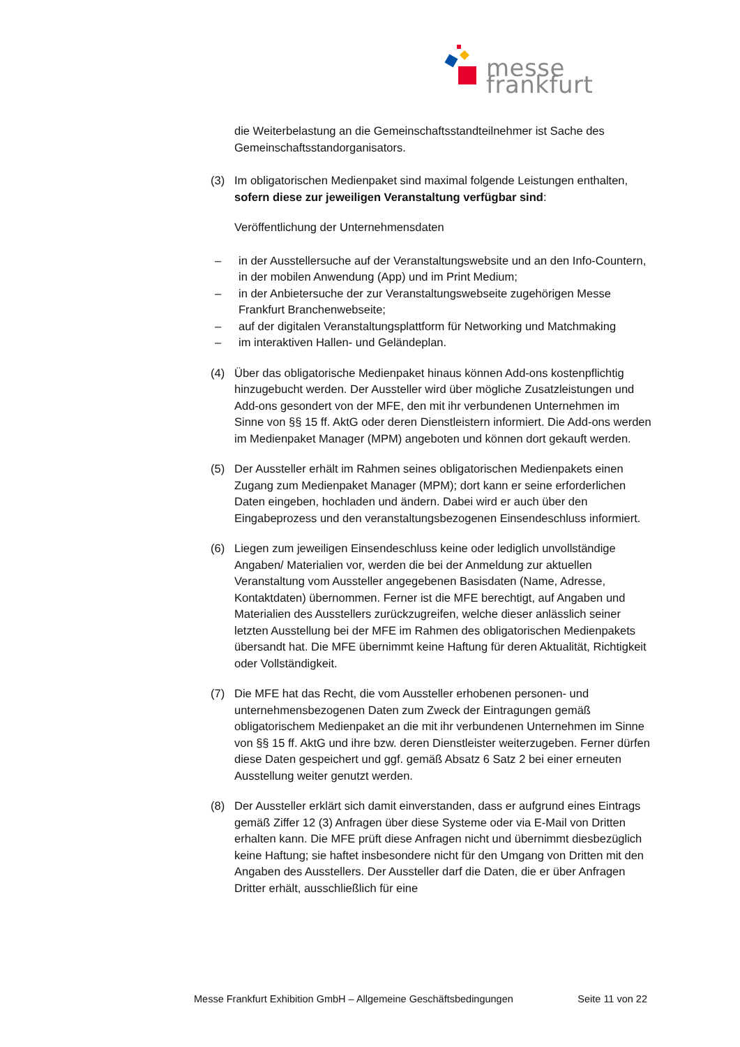messe frankfurt
die Weiterbelastung an die Gemeinschaftsstandteilnehmer ist Sache des Gemeinschaftsstandorganisators.
(3) Im obligatorischen Medienpaket sind maximal folgende Leistungen enthalten, sofern diese zur jeweiligen Veranstaltung verfügbar sind:
Veröffentlichung der Unternehmensdaten
– in der Ausstellersuche auf der Veranstaltungswebsite und an den Info-Countern, in der mobilen Anwendung (App) und im Print Medium;
– in der Anbietersuche der zur Veranstaltungswebseite zugehörigen Messe Frankfurt Branchenwebseite;
– auf der digitalen Veranstaltungsplattform für Networking und Matchmaking
– im interaktiven Hallen- und Geländeplan.
(4) Über das obligatorische Medienpaket hinaus können Add-ons kostenpflichtig hinzugebucht werden. Der Aussteller wird über mögliche Zusatzleistungen und Add-ons gesondert von der MFE, den mit ihr verbundenen Unternehmen im Sinne von §§ 15 ff. AktG oder deren Dienstleistern informiert. Die Add-ons werden im Medienpaket Manager (MPM) angeboten und können dort gekauft werden.
(5) Der Aussteller erhält im Rahmen seines obligatorischen Medienpakets einen Zugang zum Medienpaket Manager (MPM); dort kann er seine erforderlichen Daten eingeben, hochladen und ändern. Dabei wird er auch über den Eingabeprozess und den veranstaltungsbezogenen Einsendeschluss informiert.
(6) Liegen zum jeweiligen Einsendeschluss keine oder lediglich unvollständige Angaben/ Materialien vor, werden die bei der Anmeldung zur aktuellen Veranstaltung vom Aussteller angegebenen Basisdaten (Name, Adresse, Kontaktdaten) übernommen. Ferner ist die MFE berechtigt, auf Angaben und Materialien des Ausstellers zurückzugreifen, welche dieser anlässlich seiner letzten Ausstellung bei der MFE im Rahmen des obligatorischen Medienpakets übersandt hat. Die MFE übernimmt keine Haftung für deren Aktualität, Richtigkeit oder Vollständigkeit.
(7) Die MFE hat das Recht, die vom Aussteller erhobenen personen- und unternehmensbezogenen Daten zum Zweck der Eintragungen gemäß obligatorischem Medienpaket an die mit ihr verbundenen Unternehmen im Sinne von §§ 15 ff. AktG und ihre bzw. deren Dienstleister weiterzugeben. Ferner dürfen diese Daten gespeichert und ggf. gemäß Absatz 6 Satz 2 bei einer erneuten Ausstellung weiter genutzt werden.
(8) Der Aussteller erklärt sich damit einverstanden, dass er aufgrund eines Eintrags gemäß Ziffer 12 (3) Anfragen über diese Systeme oder via E-Mail von Dritten erhalten kann. Die MFE prüft diese Anfragen nicht und übernimmt diesbezüglich keine Haftung; sie haftet insbesondere nicht für den Umgang von Dritten mit den Angaben des Ausstellers. Der Aussteller darf die Daten, die er über Anfragen Dritter erhält, ausschließlich für eine
Messe Frankfurt Exhibition GmbH – Allgemeine Geschäftsbedingungen Seite 11 von 22